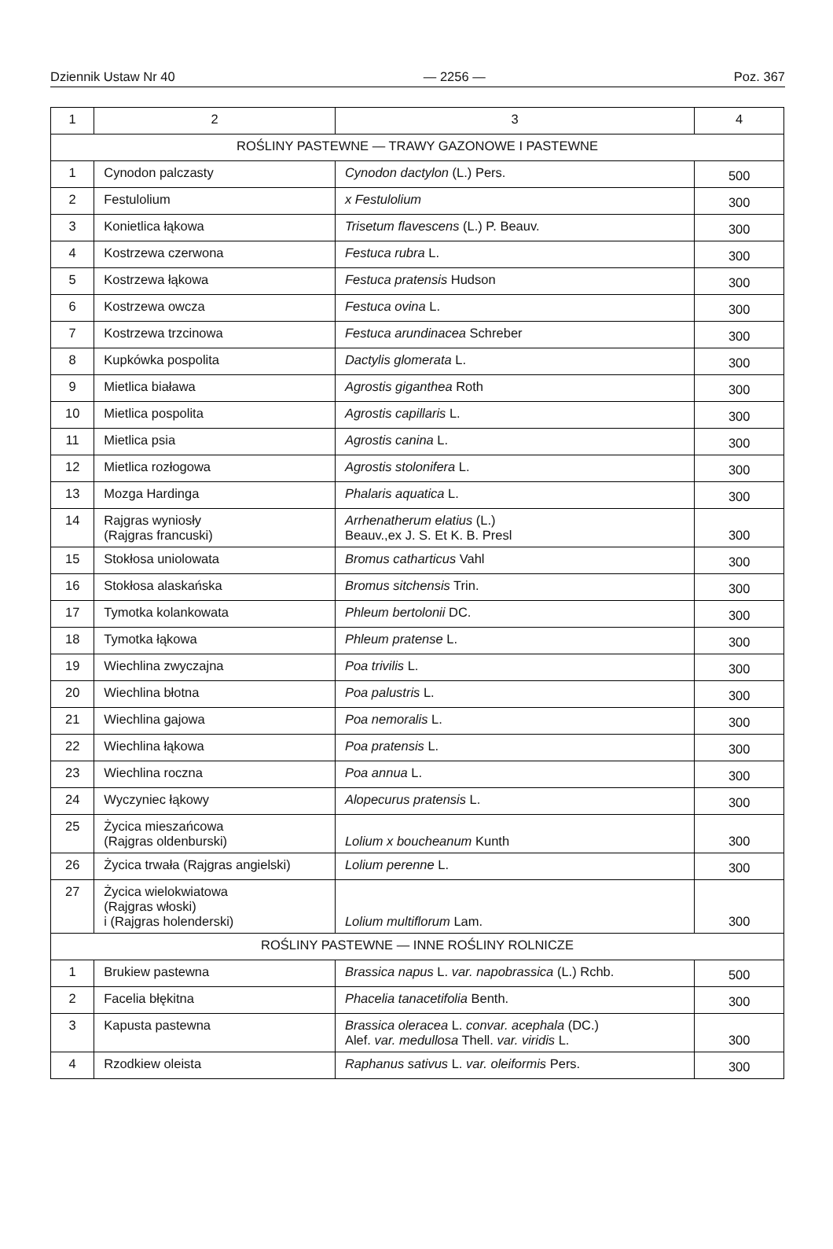Dziennik Ustaw Nr 40 — 2256 — Poz. 367
| 1 | 2 | 3 | 4 |
| --- | --- | --- | --- |
| ROŚLINY PASTEWNE — TRAWY GAZONOWE I PASTEWNE | | | |
| 1 | Cynodon palczasty | Cynodon dactylon (L.) Pers. | 500 |
| 2 | Festulolium | x Festulolium | 300 |
| 3 | Konietlica łąkowa | Trisetum flavescens (L.) P. Beauv. | 300 |
| 4 | Kostrzewa czerwona | Festuca rubra L. | 300 |
| 5 | Kostrzewa łąkowa | Festuca pratensis Hudson | 300 |
| 6 | Kostrzewa owcza | Festuca ovina L. | 300 |
| 7 | Kostrzewa trzcinowa | Festuca arundinacea Schreber | 300 |
| 8 | Kupkówka pospolita | Dactylis glomerata L. | 300 |
| 9 | Mietlica biaława | Agrostis giganthea Roth | 300 |
| 10 | Mietlica pospolita | Agrostis capillaris L. | 300 |
| 11 | Mietlica psia | Agrostis canina L. | 300 |
| 12 | Mietlica rozłogowa | Agrostis stolonifera L. | 300 |
| 13 | Mozga Hardinga | Phalaris aquatica L. | 300 |
| 14 | Rajgras wyniosły (Rajgras francuski) | Arrhenatherum elatius (L.) Beauv.,ex J. S. Et K. B. Presl | 300 |
| 15 | Stokłosa uniolowata | Bromus catharticus Vahl | 300 |
| 16 | Stokłosa alaskańska | Bromus sitchensis Trin. | 300 |
| 17 | Tymotka kolankowata | Phleum bertolonii DC. | 300 |
| 18 | Tymotka łąkowa | Phleum pratense L. | 300 |
| 19 | Wiechlina zwyczajna | Poa trivilis L. | 300 |
| 20 | Wiechlina błotna | Poa palustris L. | 300 |
| 21 | Wiechlina gajowa | Poa nemoralis L. | 300 |
| 22 | Wiechlina łąkowa | Poa pratensis L. | 300 |
| 23 | Wiechlina roczna | Poa annua L. | 300 |
| 24 | Wyczyniec łąkowy | Alopecurus pratensis L. | 300 |
| 25 | Życica mieszańcowa (Rajgras oldenburski) | Lolium x boucheanum Kunth | 300 |
| 26 | Życica trwała (Rajgras angielski) | Lolium perenne L. | 300 |
| 27 | Życica wielokwiatowa (Rajgras włoski) i (Rajgras holenderski) | Lolium multiflorum Lam. | 300 |
| ROŚLINY PASTEWNE — INNE ROŚLINY ROLNICZE | | | |
| 1 | Brukiew pastewna | Brassica napus L. var. napobrassica (L.) Rchb. | 500 |
| 2 | Facelia błękitna | Phacelia tanacetifolia Benth. | 300 |
| 3 | Kapusta pastewna | Brassica oleracea L. convar. acephala (DC.) Alef. var. medullosa Thell. var. viridis L. | 300 |
| 4 | Rzodkiew oleista | Raphanus sativus L. var. oleiformis Pers. | 300 |